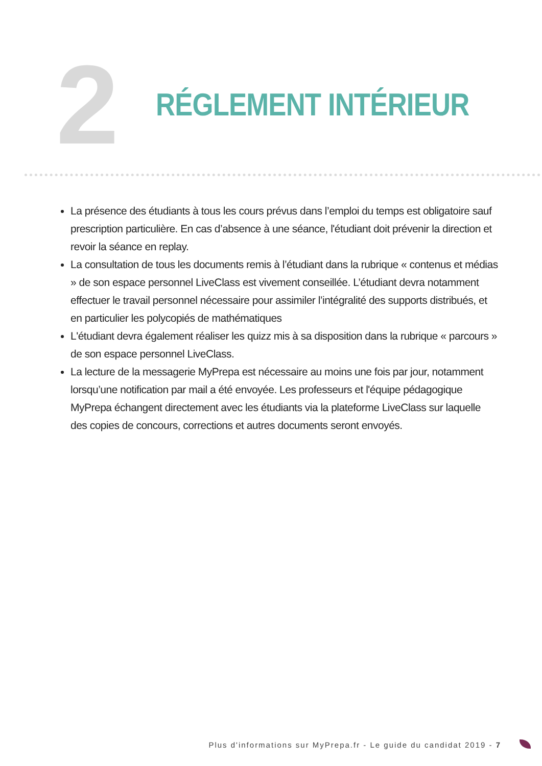2
RÉGLEMENT INTÉRIEUR
La présence des étudiants à tous les cours prévus dans l’emploi du temps est obligatoire sauf prescription particulière. En cas d’absence à une séance, l'étudiant doit prévenir la direction et revoir la séance en replay.
La consultation de tous les documents remis à l’étudiant dans la rubrique « contenus et médias » de son espace personnel LiveClass est vivement conseillée. L’étudiant devra notamment effectuer le travail personnel nécessaire pour assimiler l’intégralité des supports distribués, et en particulier les polycopiés de mathématiques
L'étudiant devra également réaliser les quizz mis à sa disposition dans la rubrique « parcours » de son espace personnel LiveClass.
La lecture de la messagerie MyPrepa est nécessaire au moins une fois par jour, notamment lorsqu’une notification par mail a été envoyée. Les professeurs et l'équipe pédagogique MyPrepa échangent directement avec les étudiants via la plateforme LiveClass sur laquelle des copies de concours, corrections et autres documents seront envoyés.
Plus d'informations sur MyPrepa.fr - Le guide du candidat 2019 - 7